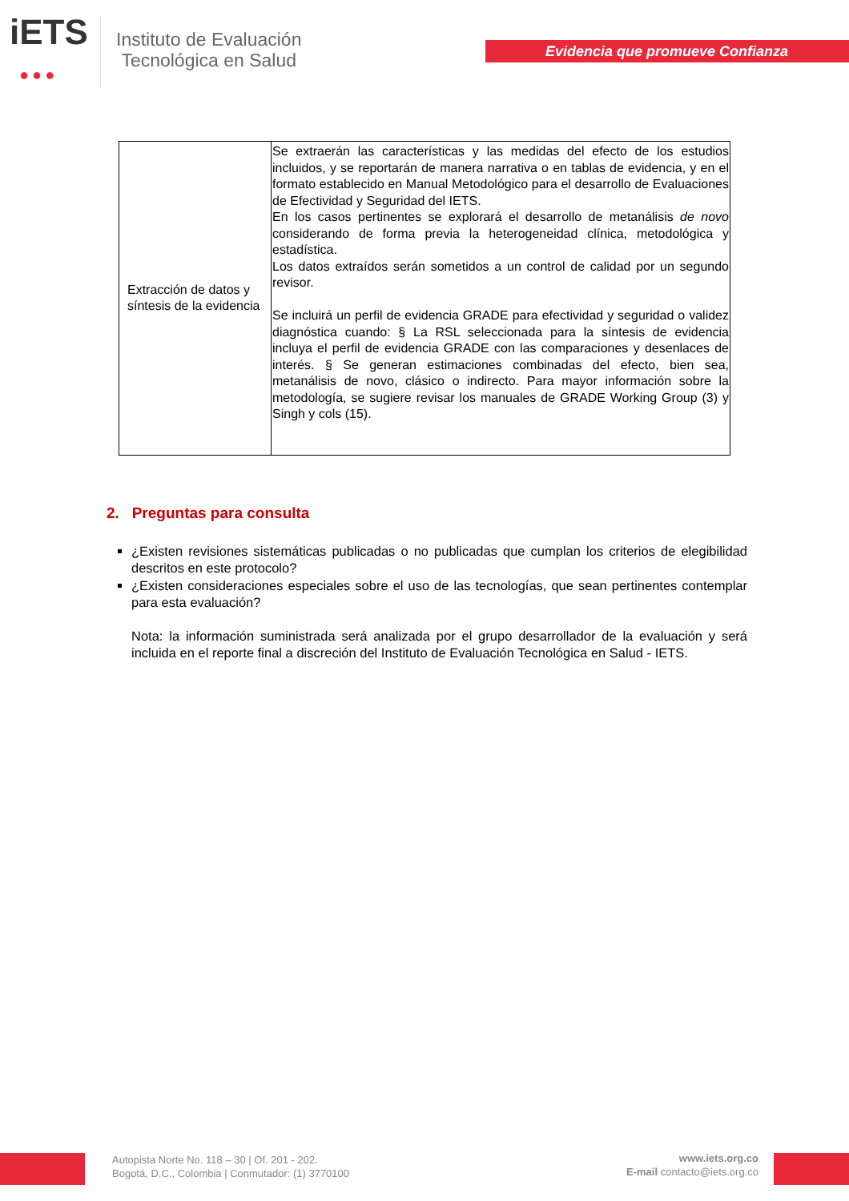iETS
●●●
Instituto de Evaluación
Tecnológica en Salud
Evidencia que promueve Confianza
| Extracción de datos y síntesis de la evidencia | Se extraerán las características y las medidas del efecto de los estudios incluidos, y se reportarán de manera narrativa o en tablas de evidencia, y en el formato establecido en Manual Metodológico para el desarrollo de Evaluaciones de Efectividad y Seguridad del IETS. En los casos pertinentes se explorará el desarrollo de metanálisis de novo considerando de forma previa la heterogeneidad clínica, metodológica y estadística. Los datos extraídos serán sometidos a un control de calidad por un segundo revisor. Se incluirá un perfil de evidencia GRADE para efectividad y seguridad o validez diagnóstica cuando: § La RSL seleccionada para la síntesis de evidencia incluya el perfil de evidencia GRADE con las comparaciones y desenlaces de interés. § Se generan estimaciones combinadas del efecto, bien sea, metanálisis de novo, clásico o indirecto. Para mayor información sobre la metodología, se sugiere revisar los manuales de GRADE Working Group (3) y Singh y cols (15). |
2. Preguntas para consulta
¿Existen revisiones sistemáticas publicadas o no publicadas que cumplan los criterios de elegibilidad descritos en este protocolo?
¿Existen consideraciones especiales sobre el uso de las tecnologías, que sean pertinentes contemplar para esta evaluación?
Nota: la información suministrada será analizada por el grupo desarrollador de la evaluación y será incluida en el reporte final a discreción del Instituto de Evaluación Tecnológica en Salud - IETS.
Autopista Norte No. 118 – 30 | Of. 201 - 202.
Bogotá, D.C., Colombia | Conmutador: (1) 3770100
www.iets.org.co
E-mail contacto@iets.org.co